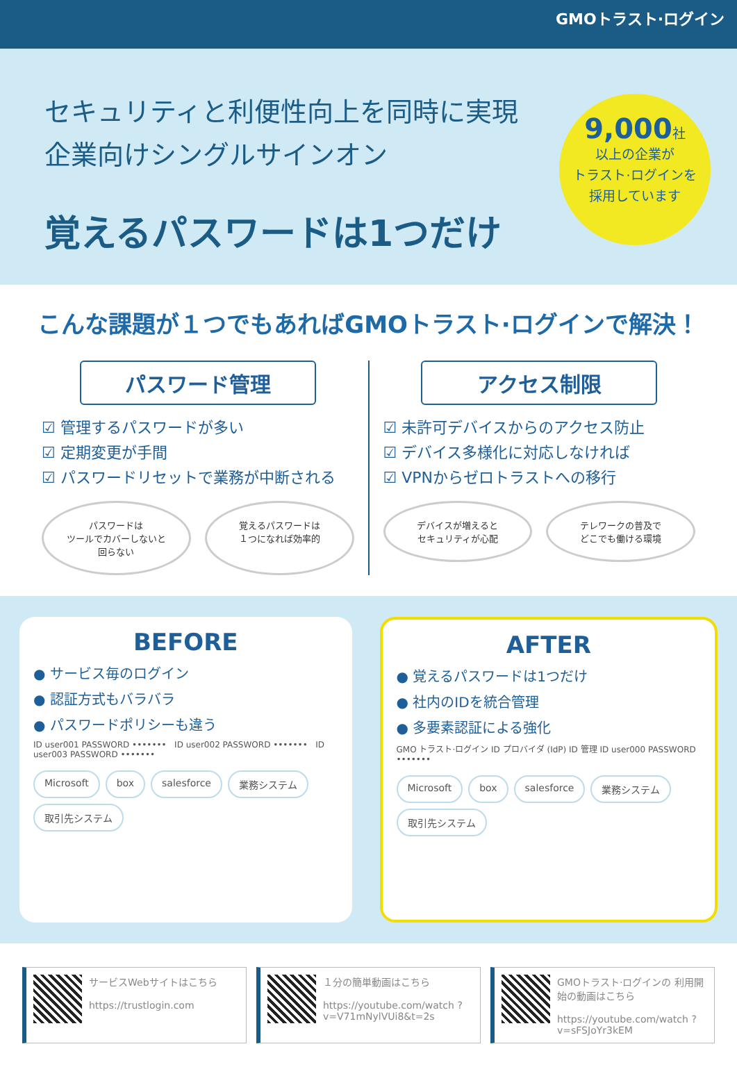GMOトラスト·ログイン
セキュリティと利便性向上を同時に実現
企業向けシングルサインオン
覚えるパスワードは1つだけ
9,000社
以上の企業が
トラスト·ログインを
採用しています
こんな課題が１つでもあればGMOトラスト·ログインで解決！
パスワード管理
☑ 管理するパスワードが多い
☑ 定期変更が手間
☑ パスワードリセットで業務が中断される
パスワードは
ツールでカバーしないと
回らない
覚えるパスワードは
１つになれば効率的
アクセス制限
☑ 未許可デバイスからのアクセス防止
☑ デバイス多様化に対応しなければ
☑ VPNからゼロトラストへの移行
デバイスが増えると
セキュリティが心配
テレワークの普及で
どこでも働ける環境
BEFORE
● サービス毎のログイン
● 認証方式もバラバラ
● パスワードポリシーも違う
ID user001 PASSWORD ••••••• ID user002 PASSWORD ••••••• ID user003 PASSWORD •••••••
Microsoft box salesforce 業務システム 取引先システム
AFTER
● 覚えるパスワードは1つだけ
● 社内のIDを統合管理
● 多要素認証による強化
GMO トラスト·ログイン ID プロバイダ (IdP) ID 管理 ID user000 PASSWORD •••••••
Microsoft box salesforce 業務システム 取引先システム
サービスWebサイトはこちら
https://trustlogin.com
１分の簡単動画はこちら
https://youtube.com/watch ?v=V71mNylVUi8&t=2s
GMOトラスト·ログインの 利用開始の動画はこちら
https://youtube.com/watch ?v=sFSJoYr3kEM